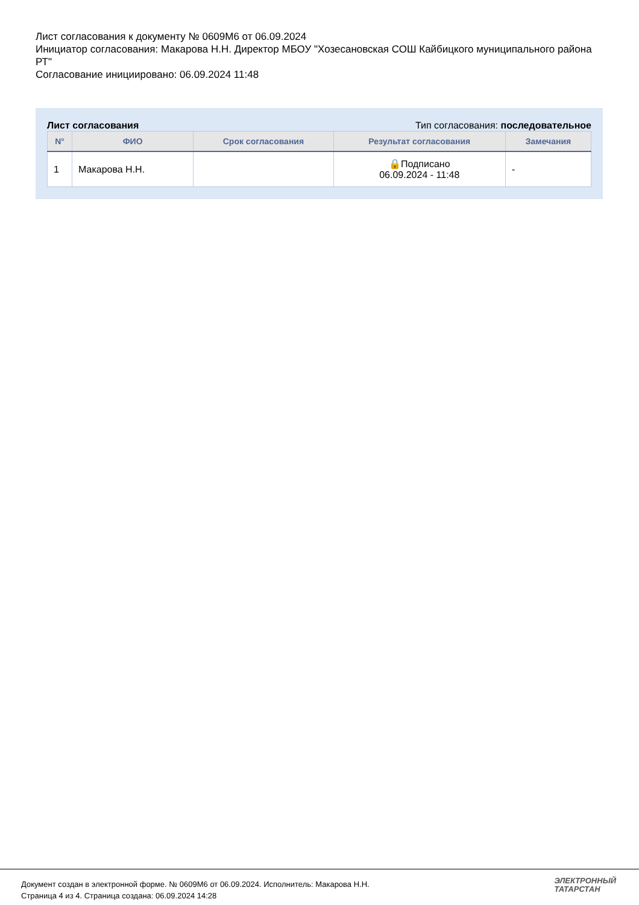Лист согласования к документу № 0609М6 от 06.09.2024
Инициатор согласования: Макарова Н.Н. Директор МБОУ "Хозесановская СОШ Кайбицкого муниципального района РТ"
Согласование инициировано: 06.09.2024 11:48
Лист согласования Тип согласования: последовательное
| N° | ФИО | Срок согласования | Результат согласования | Замечания |
| --- | --- | --- | --- | --- |
| 1 | Макарова Н.Н. | | 🔒Подписано 06.09.2024 - 11:48 | - |
Документ создан в электронной форме. № 0609М6 от 06.09.2024. Исполнитель: Макарова Н.Н.
Страница 4 из 4. Страница создана: 06.09.2024 14:28
ЭЛЕКТРОННЫЙ
ТАТАРСТАН